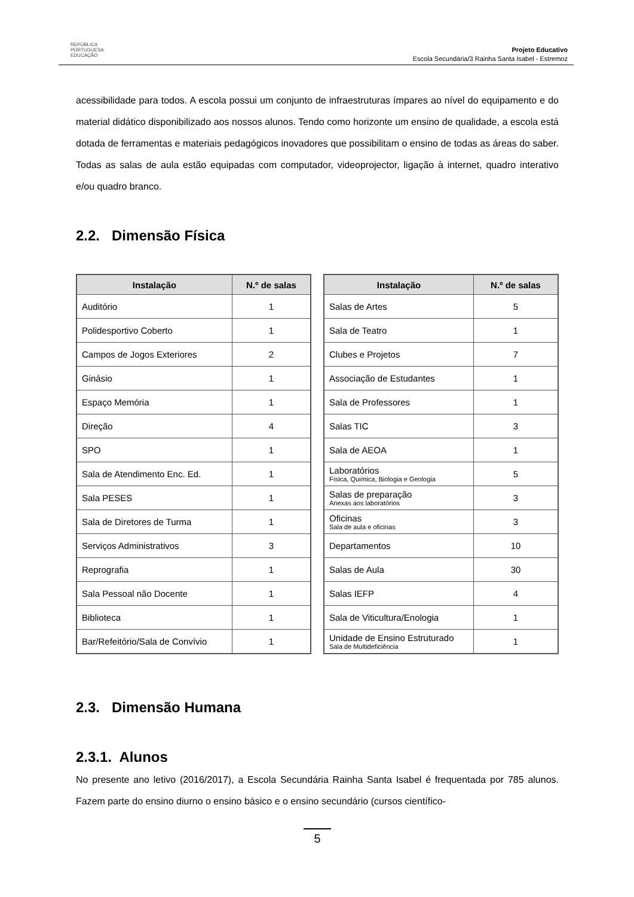REPÚBLICA
PORTUGUESA
EDUCAÇÃO
Projeto Educativo
Escola Secundária/3 Rainha Santa Isabel - Estremoz
acessibilidade para todos. A escola possui um conjunto de infraestruturas ímpares ao nível do equipamento e do material didático disponibilizado aos nossos alunos. Tendo como horizonte um ensino de qualidade, a escola está dotada de ferramentas e materiais pedagógicos inovadores que possibilitam o ensino de todas as áreas do saber. Todas as salas de aula estão equipadas com computador, videoprojector, ligação à internet, quadro interativo e/ou quadro branco.
2.2. Dimensão Física
| Instalação | N.º de salas |
| --- | --- |
| Auditório | 1 |
| Polidesportivo Coberto | 1 |
| Campos de Jogos Exteriores | 2 |
| Ginásio | 1 |
| Espaço Memória | 1 |
| Direção | 4 |
| SPO | 1 |
| Sala de Atendimento Enc. Ed. | 1 |
| Sala PESES | 1 |
| Sala de Diretores de Turma | 1 |
| Serviços Administrativos | 3 |
| Reprografia | 1 |
| Sala Pessoal não Docente | 1 |
| Biblioteca | 1 |
| Bar/Refeitório/Sala de Convívio | 1 |
| Instalação | N.º de salas |
| --- | --- |
| Salas de Artes | 5 |
| Sala de Teatro | 1 |
| Clubes e Projetos | 7 |
| Associação de Estudantes | 1 |
| Sala de Professores | 1 |
| Salas TIC | 3 |
| Sala de AEOA | 1 |
| Laboratórios Física, Química, Biologia e Geologia | 5 |
| Salas de preparação Anexas aos laboratórios | 3 |
| Oficinas Sala de aula e oficinas | 3 |
| Departamentos | 10 |
| Salas de Aula | 30 |
| Salas IEFP | 4 |
| Sala de Viticultura/Enologia | 1 |
| Unidade de Ensino Estruturado Sala de Multideficiência | 1 |
2.3. Dimensão Humana
2.3.1. Alunos
No presente ano letivo (2016/2017), a Escola Secundária Rainha Santa Isabel é frequentada por 785 alunos. Fazem parte do ensino diurno o ensino básico e o ensino secundário (cursos científico-
5